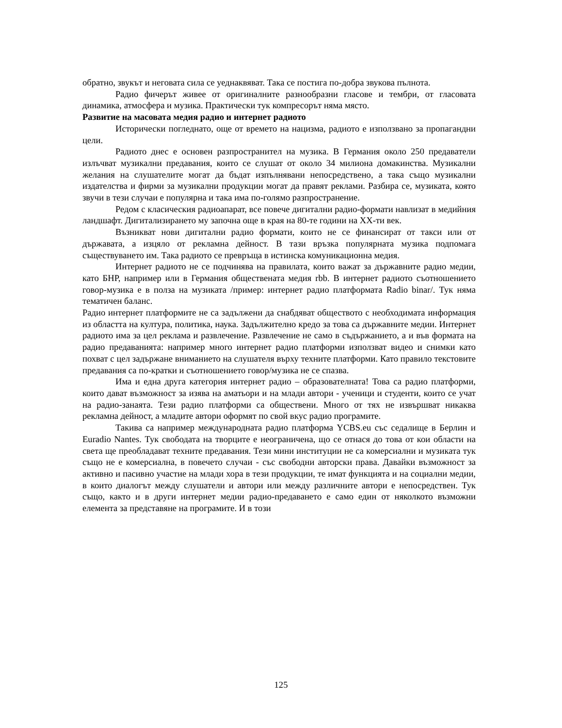обратно, звукът и неговата сила се уеднаквяват. Така се постига по-добра звукова пълнота.
Радио фичерът живее от оригиналните разнообразни гласове и тембри, от гласовата динамика, атмосфера и музика. Практически тук компресорът няма място.
Развитие на масовата медия радио и интернет радиото
Исторически погледнато, още от времето на нацизма, радиото е използвано за пропагандни цели.
Радиото днес е основен разпространител на музика. В Германия около 250 предаватели излъчват музикални предавания, които се слушат от около 34 милиона домакинства. Музикални желания на слушателите могат да бъдат изпълнявани непосредствено, а така също музикални издателства и фирми за музикални продукции могат да правят реклами. Разбира се, музиката, която звучи в тези случаи е популярна и така има по-голямо разпространение.
Редом с класическия радиоапарат, все повече дигитални радио-формати навлизат в медийния ландшафт. Дигитализирането му започна още в края на 80-те години на ХХ-ти век.
Възникват нови дигитални радио формати, които не се финансират от такси или от държавата, а изцяло от рекламна дейност. В тази връзка популярната музика подпомага съществуването им. Така радиото се превръща в истинска комуникационна медия.
Интернет радиото не се подчинява на правилата, които важат за държавните радио медии, като БНР, например или в Германия обществената медия rbb. В интернет радиото съотношението говор-музика е в полза на музиката /пример: интернет радио платформата Radio binar/. Тук няма тематичен баланс.
Радио интернет платформите не са задължени да снабдяват обществото с необходимата информация из областта на култура, политика, наука. Задължително кредо за това са държавните медии. Интернет радиото има за цел реклама и развлечение. Развлечение не само в съдържанието, а и във формата на радио предаванията: например много интернет радио платформи използват видео и снимки като похват с цел задържане вниманието на слушателя върху техните платформи. Като правило текстовите предавания са по-кратки и съотношението говор/музика не се спазва.
Има и една друга категория интернет радио – образователната! Това са радио платформи, които дават възможност за изява на аматьори и на млади автори - ученици и студенти, които се учат на радио-занаята. Тези радио платформи са обществени. Много от тях не извършват никаква рекламна дейност, а младите автори оформят по свой вкус радио програмите.
Такива са например международната радио платформа YCBS.eu със седалище в Берлин и Euradio Nantes. Тук свободата на творците е неограничена, що се отнася до това от кои области на света ще преобладават техните предавания. Тези мини институции не са комерсиални и музиката тук също не е комерсиална, в повечето случаи - със свободни авторски права. Давайки възможност за активно и пасивно участие на млади хора в тези продукции, те имат функцията и на социални медии, в които диалогът между слушатели и автори или между различните автори е непосредствен. Тук също, както и в други интернет медии радио-предаването е само един от няколкото възможни елемента за представяне на програмите. И в този
125